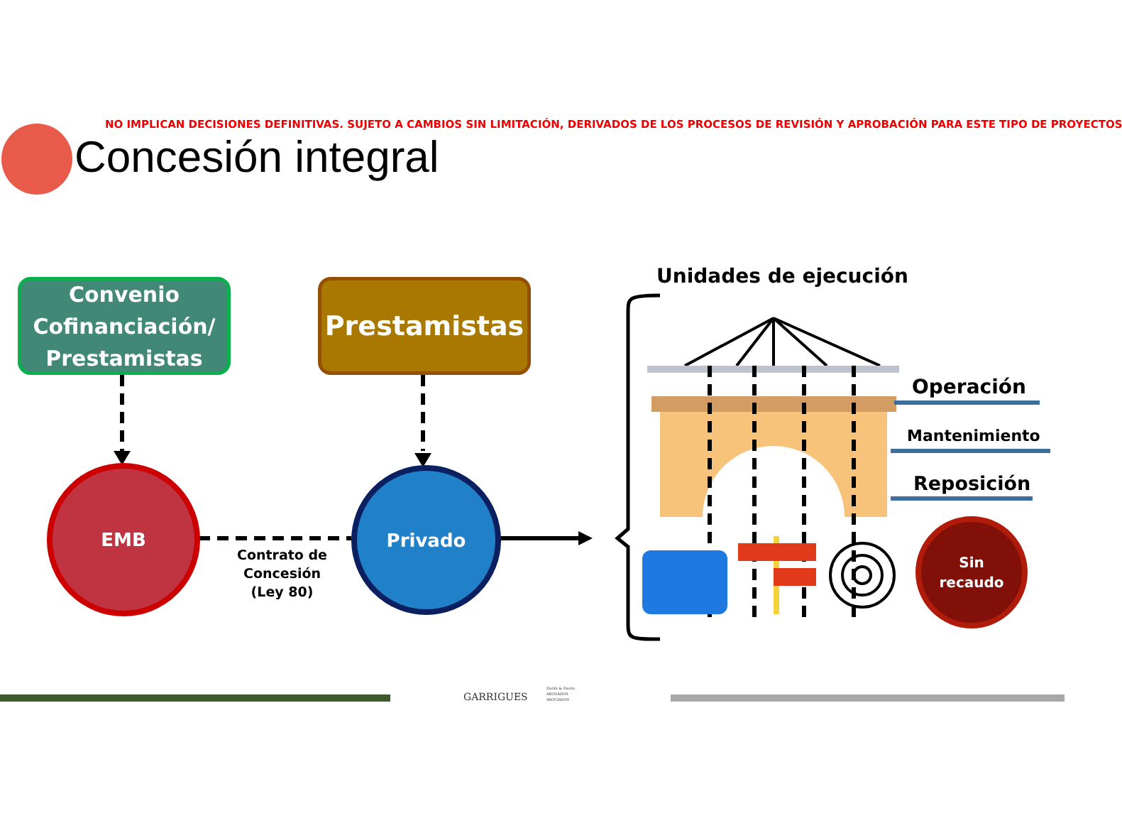NO IMPLICAN DECISIONES DEFINITIVAS. SUJETO A CAMBIOS SIN LIMITACIÓN, DERIVADOS DE LOS PROCESOS DE REVISIÓN Y APROBACIÓN PARA ESTE TIPO DE PROYECTOS
Concesión integral
Convenio Cofinanciación/ Prestamistas
Prestamistas
EMB Privado
Contrato de Concesión (Ley 80)
Unidades de ejecución
Operación
Mantenimiento
Reposición
Sin
recaudo
GARRIGUES
Durán & Osorio
ABOGADOS
ASOCIADOS